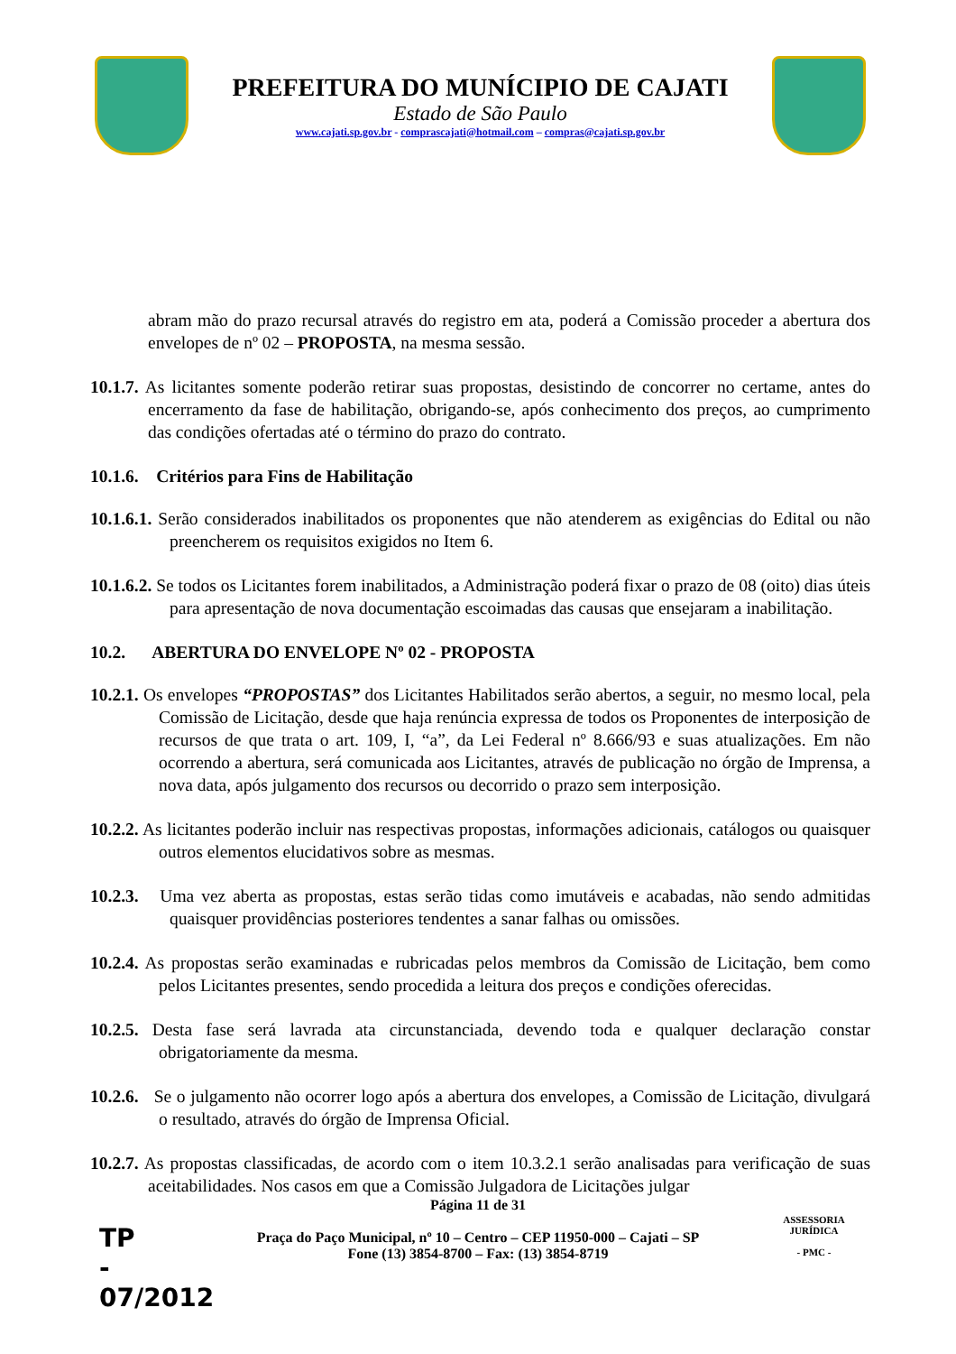PREFEITURA DO MUNÍCIPIO DE CAJATI
Estado de São Paulo
www.cajati.sp.gov.br - comprascajati@hotmail.com – compras@cajati.sp.gov.br
abram mão do prazo recursal através do registro em ata, poderá a Comissão proceder a abertura dos envelopes de nº 02 – PROPOSTA, na mesma sessão.
10.1.7. As licitantes somente poderão retirar suas propostas, desistindo de concorrer no certame, antes do encerramento da fase de habilitação, obrigando-se, após conhecimento dos preços, ao cumprimento das condições ofertadas até o término do prazo do contrato.
10.1.6. Critérios para Fins de Habilitação
10.1.6.1. Serão considerados inabilitados os proponentes que não atenderem as exigências do Edital ou não preencherem os requisitos exigidos no Item 6.
10.1.6.2. Se todos os Licitantes forem inabilitados, a Administração poderá fixar o prazo de 08 (oito) dias úteis para apresentação de nova documentação escoimadas das causas que ensejaram a inabilitação.
10.2. ABERTURA DO ENVELOPE Nº 02 - PROPOSTA
10.2.1. Os envelopes “PROPOSTAS” dos Licitantes Habilitados serão abertos, a seguir, no mesmo local, pela Comissão de Licitação, desde que haja renúncia expressa de todos os Proponentes de interposição de recursos de que trata o art. 109, I, “a”, da Lei Federal nº 8.666/93 e suas atualizações. Em não ocorrendo a abertura, será comunicada aos Licitantes, através de publicação no órgão de Imprensa, a nova data, após julgamento dos recursos ou decorrido o prazo sem interposição.
10.2.2. As licitantes poderão incluir nas respectivas propostas, informações adicionais, catálogos ou quaisquer outros elementos elucidativos sobre as mesmas.
10.2.3. Uma vez aberta as propostas, estas serão tidas como imutáveis e acabadas, não sendo admitidas quaisquer providências posteriores tendentes a sanar falhas ou omissões.
10.2.4. As propostas serão examinadas e rubricadas pelos membros da Comissão de Licitação, bem como pelos Licitantes presentes, sendo procedida a leitura dos preços e condições oferecidas.
10.2.5. Desta fase será lavrada ata circunstanciada, devendo toda e qualquer declaração constar obrigatoriamente da mesma.
10.2.6. Se o julgamento não ocorrer logo após a abertura dos envelopes, a Comissão de Licitação, divulgará o resultado, através do órgão de Imprensa Oficial.
10.2.7. As propostas classificadas, de acordo com o item 10.3.2.1 serão analisadas para verificação de suas aceitabilidades. Nos casos em que a Comissão Julgadora de Licitações julgar
Página 11 de 31
Praça do Paço Municipal, nº 10 – Centro – CEP 11950-000 – Cajati – SP
Fone (13) 3854-8700 – Fax: (13) 3854-8719
TP
-
07/2012
ASSESSORIA JURÍDICA
- PMC -